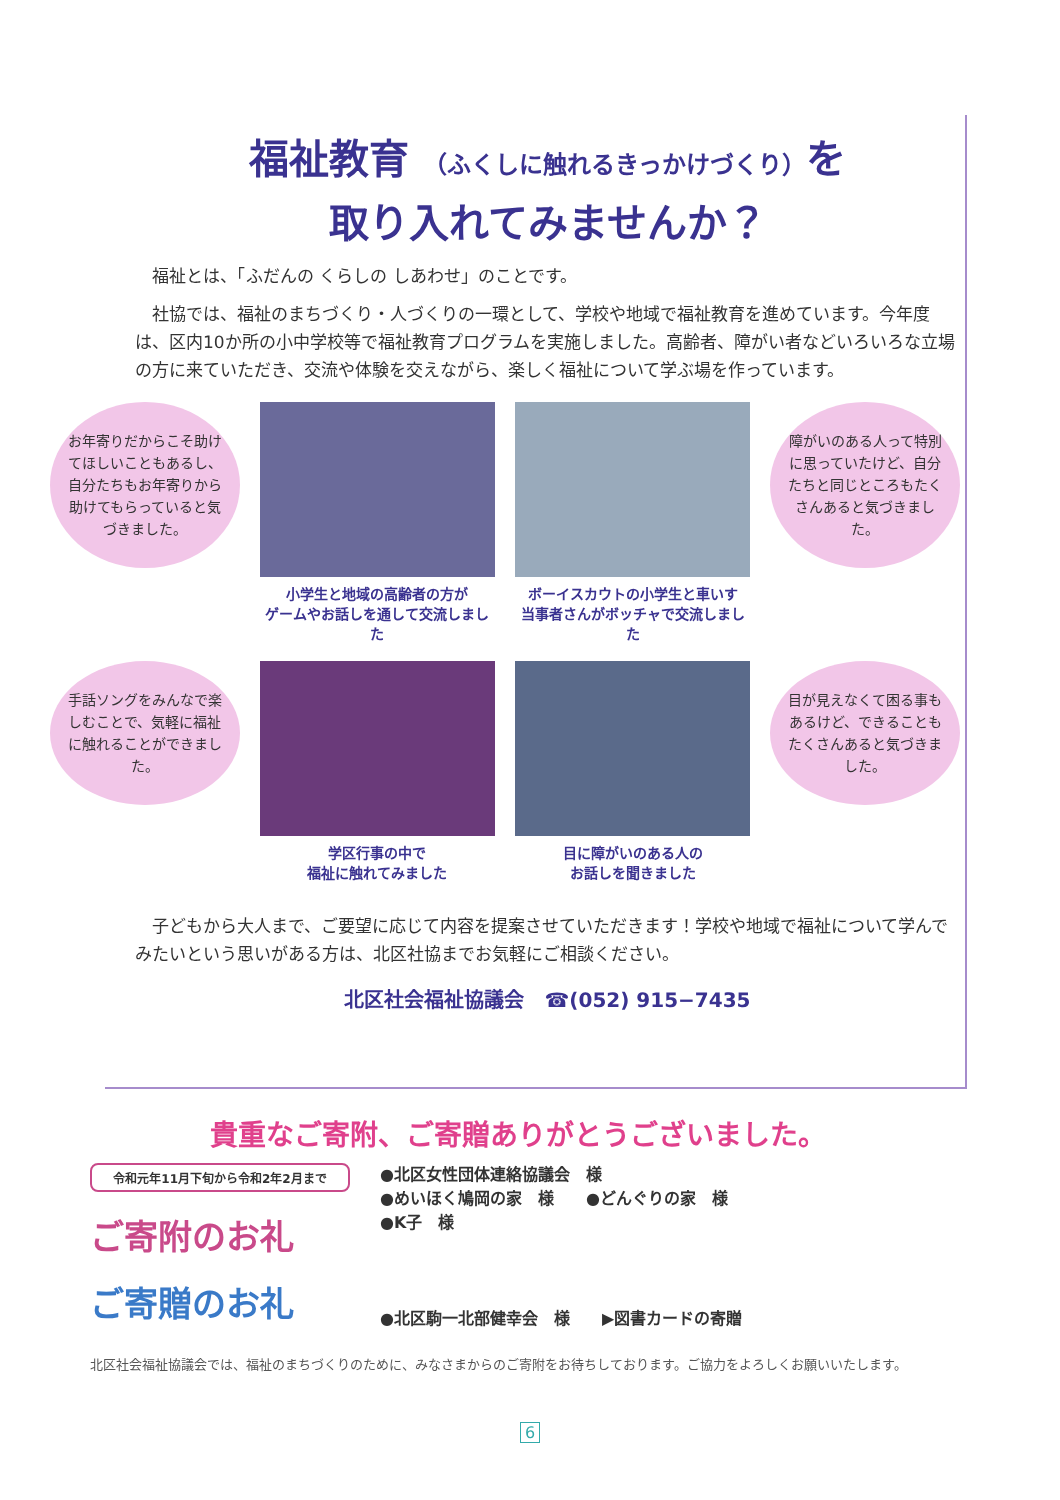福祉教育 （ふくしに触れるきっかけづくり）を
取り入れてみませんか？
福祉とは、「ふだんの くらしの しあわせ」のことです。
社協では、福祉のまちづくり・人づくりの一環として、学校や地域で福祉教育を進めています。今年度は、区内10か所の小中学校等で福祉教育プログラムを実施しました。高齢者、障がい者などいろいろな立場の方に来ていただき、交流や体験を交えながら、楽しく福祉について学ぶ場を作っています。
お年寄りだからこそ助けてほしいこともあるし、自分たちもお年寄りから助けてもらっていると気づきました。
小学生と地域の高齢者の方が
ゲームやお話しを通して交流しました
ボーイスカウトの小学生と車いす
当事者さんがボッチャで交流しました
障がいのある人って特別に思っていたけど、自分たちと同じところもたくさんあると気づきました。
手話ソングをみんなで楽しむことで、気軽に福祉に触れることができました。
学区行事の中で
福祉に触れてみました
目に障がいのある人の
お話しを聞きました
目が見えなくて困る事もあるけど、できることもたくさんあると気づきました。
子どもから大人まで、ご要望に応じて内容を提案させていただきます！学校や地域で福祉について学んでみたいという思いがある方は、北区社協までお気軽にご相談ください。
北区社会福祉協議会　☎(052) 915−7435
貴重なご寄附、ご寄贈ありがとうございました。
令和元年11月下旬から令和2年2月まで
ご寄附のお礼
ご寄贈のお礼
●北区女性団体連絡協議会　様
●めいほく鳩岡の家　様　　●どんぐりの家　様
●K子　様
●北区駒一北部健幸会　様　　▶図書カードの寄贈
北区社会福祉協議会では、福祉のまちづくりのために、みなさまからのご寄附をお待ちしております。ご協力をよろしくお願いいたします。
6